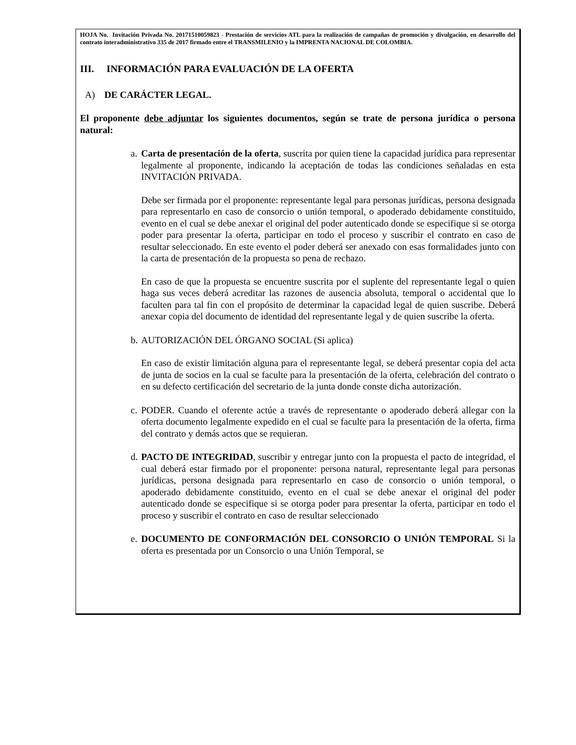HOJA No. Invitación Privada No. 20171510059823 - Prestación de servicios ATL para la realización de campañas de promoción y divulgación, en desarrollo del contrato interadministrativo 335 de 2017 firmado entre el TRANSMILENIO y la IMPRENTA NACIONAL DE COLOMBIA.
III. INFORMACIÓN PARA EVALUACIÓN DE LA OFERTA
A) DE CARÁCTER LEGAL.
El proponente debe adjuntar los siguientes documentos, según se trate de persona jurídica o persona natural:
a.
Carta de presentación de la oferta, suscrita por quien tiene la capacidad jurídica para representar legalmente al proponente, indicando la aceptación de todas las condiciones señaladas en esta INVITACIÓN PRIVADA.
Debe ser firmada por el proponente: representante legal para personas jurídicas, persona designada para representarlo en caso de consorcio o unión temporal, o apoderado debidamente constituido, evento en el cual se debe anexar el original del poder autenticado donde se especifique si se otorga poder para presentar la oferta, participar en todo el proceso y suscribir el contrato en caso de resultar seleccionado. En este evento el poder deberá ser anexado con esas formalidades junto con la carta de presentación de la propuesta so pena de rechazo.
En caso de que la propuesta se encuentre suscrita por el suplente del representante legal o quien haga sus veces deberá acreditar las razones de ausencia absoluta, temporal o accidental que lo faculten para tal fin con el propósito de determinar la capacidad legal de quien suscribe. Deberá anexar copia del documento de identidad del representante legal y de quien suscribe la oferta.
b.
AUTORIZACIÓN DEL ÓRGANO SOCIAL (Si aplica)
En caso de existir limitación alguna para el representante legal, se deberá presentar copia del acta de junta de socios en la cual se faculte para la presentación de la oferta, celebración del contrato o en su defecto certificación del secretario de la junta donde conste dicha autorización.
c.
PODER. Cuando el oferente actúe a través de representante o apoderado deberá allegar con la oferta documento legalmente expedido en el cual se faculte para la presentación de la oferta, firma del contrato y demás actos que se requieran.
d.
PACTO DE INTEGRIDAD, suscribir y entregar junto con la propuesta el pacto de integridad, el cual deberá estar firmado por el proponente: persona natural, representante legal para personas jurídicas, persona designada para representarlo en caso de consorcio o unión temporal, o apoderado debidamente constituido, evento en el cual se debe anexar el original del poder autenticado donde se especifique si se otorga poder para presentar la oferta, participar en todo el proceso y suscribir el contrato en caso de resultar seleccionado
e.
DOCUMENTO DE CONFORMACIÓN DEL CONSORCIO O UNIÓN TEMPORAL Si la oferta es presentada por un Consorcio o una Unión Temporal, se